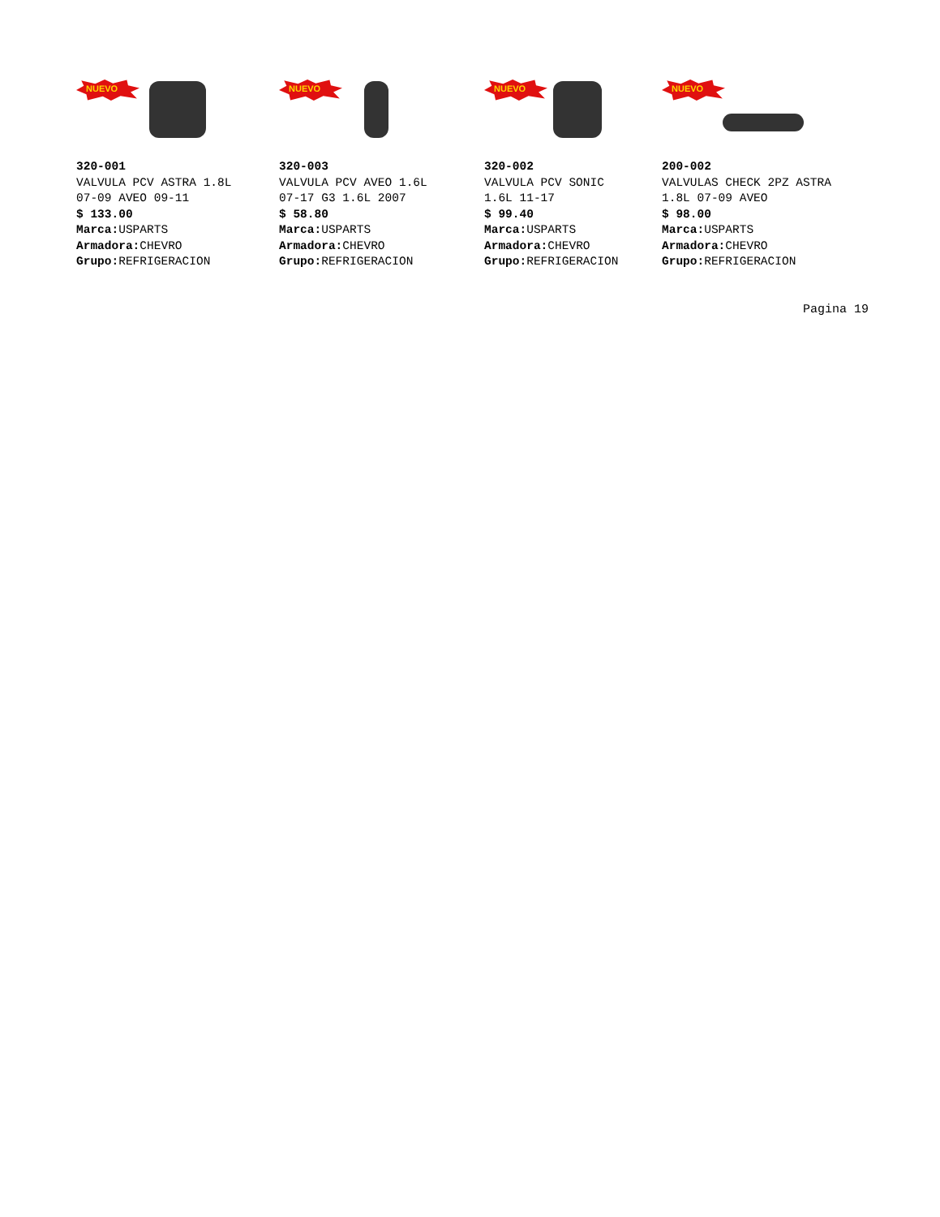NUEVO
320-001
VALVULA PCV ASTRA 1.8L
07-09 AVEO 09-11
$ 133.00
Marca: USPARTS
Armadora: CHEVRO
Grupo: REFRIGERACION
NUEVO
320-003
VALVULA PCV AVEO 1.6L
07-17 G3 1.6L 2007
$ 58.80
Marca: USPARTS
Armadora: CHEVRO
Grupo: REFRIGERACION
NUEVO
320-002
VALVULA PCV SONIC
1.6L 11-17
$ 99.40
Marca: USPARTS
Armadora: CHEVRO
Grupo: REFRIGERACION
NUEVO
200-002
VALVULAS CHECK 2PZ ASTRA
1.8L 07-09 AVEO
$ 98.00
Marca: USPARTS
Armadora: CHEVRO
Grupo: REFRIGERACION
Pagina 19